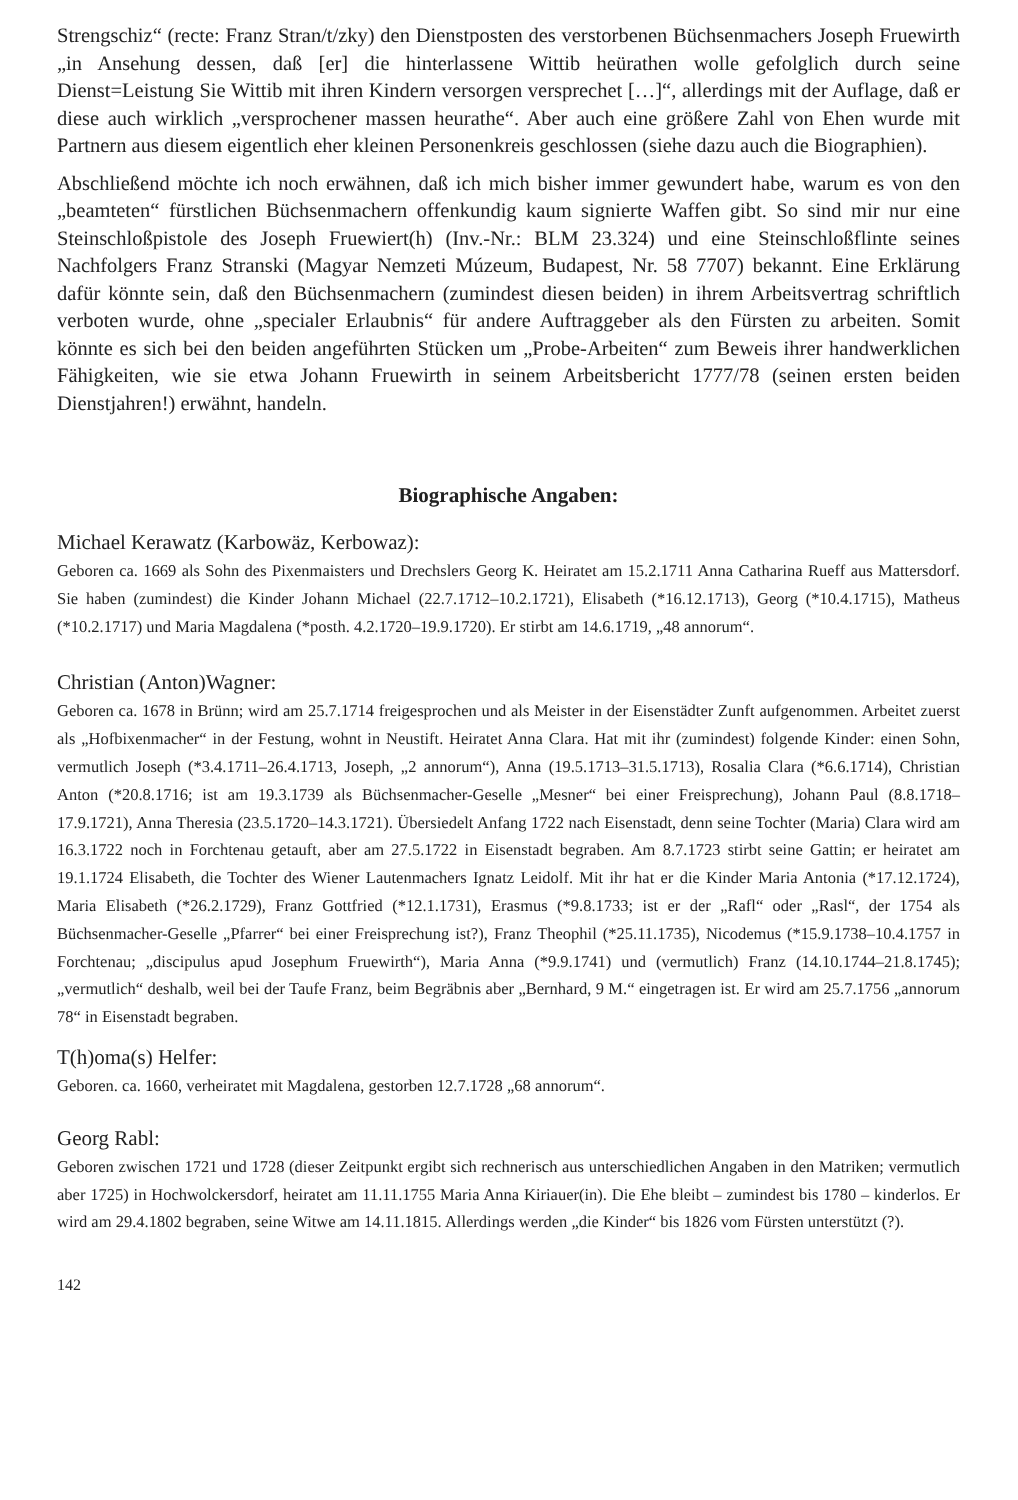Strengschiz“ (recte: Franz Stran/t/zky) den Dienstposten des verstorbenen Büchsenmachers Joseph Fruewirth „in Ansehung dessen, daß [er] die hinterlassene Wittib heürathen wolle gefolglich durch seine Dienst=Leistung Sie Wittib mit ihren Kindern versorgen versprechet […]“, allerdings mit der Auflage, daß er diese auch wirklich „versprochener massen heurathe“. Aber auch eine größere Zahl von Ehen wurde mit Partnern aus diesem eigentlich eher kleinen Personenkreis geschlossen (siehe dazu auch die Biographien).
Abschließend möchte ich noch erwähnen, daß ich mich bisher immer gewundert habe, warum es von den „beamteten“ fürstlichen Büchsenmachern offenkundig kaum signierte Waffen gibt. So sind mir nur eine Steinschloßpistole des Joseph Fruewiert(h) (Inv.-Nr.: BLM 23.324) und eine Steinschloßflinte seines Nachfolgers Franz Stranski (Magyar Nemzeti Múzeum, Budapest, Nr. 58 7707) bekannt. Eine Erklärung dafür könnte sein, daß den Büchsenmachern (zumindest diesen beiden) in ihrem Arbeitsvertrag schriftlich verboten wurde, ohne „specialer Erlaubnis“ für andere Auftraggeber als den Fürsten zu arbeiten. Somit könnte es sich bei den beiden angeführten Stücken um „Probe-Arbeiten“ zum Beweis ihrer handwerklichen Fähigkeiten, wie sie etwa Johann Fruewirth in seinem Arbeitsbericht 1777/78 (seinen ersten beiden Dienstjahren!) erwähnt, handeln.
Biographische Angaben:
Michael Kerawatz (Karbowäz, Kerbowaz):
Geboren ca. 1669 als Sohn des Pixenmaisters und Drechslers Georg K. Heiratet am 15.2.1711 Anna Catharina Rueff aus Mattersdorf. Sie haben (zumindest) die Kinder Johann Michael (22.7.1712–10.2.1721), Elisabeth (*16.12.1713), Georg (*10.4.1715), Matheus (*10.2.1717) und Maria Magdalena (*posth. 4.2.1720–19.9.1720). Er stirbt am 14.6.1719, „48 annorum“.
Christian (Anton)Wagner:
Geboren ca. 1678 in Brünn; wird am 25.7.1714 freigesprochen und als Meister in der Eisenstädter Zunft aufgenommen. Arbeitet zuerst als „Hofbixenmacher“ in der Festung, wohnt in Neustift. Heiratet Anna Clara. Hat mit ihr (zumindest) folgende Kinder: einen Sohn, vermutlich Joseph (*3.4.1711–26.4.1713, Joseph, „2 annorum“), Anna (19.5.1713–31.5.1713), Rosalia Clara (*6.6.1714), Christian Anton (*20.8.1716; ist am 19.3.1739 als Büchsenmacher-Geselle „Mesner“ bei einer Freisprechung), Johann Paul (8.8.1718–17.9.1721), Anna Theresia (23.5.1720–14.3.1721). Übersiedelt Anfang 1722 nach Eisenstadt, denn seine Tochter (Maria) Clara wird am 16.3.1722 noch in Forchtenau getauft, aber am 27.5.1722 in Eisenstadt begraben. Am 8.7.1723 stirbt seine Gattin; er heiratet am 19.1.1724 Elisabeth, die Tochter des Wiener Lautenmachers Ignatz Leidolf. Mit ihr hat er die Kinder Maria Antonia (*17.12.1724), Maria Elisabeth (*26.2.1729), Franz Gottfried (*12.1.1731), Erasmus (*9.8.1733; ist er der „Rafl“ oder „Rasl“, der 1754 als Büchsenmacher-Geselle „Pfarrer“ bei einer Freisprechung ist?), Franz Theophil (*25.11.1735), Nicodemus (*15.9.1738–10.4.1757 in Forchtenau; „discipulus apud Josephum Fruewirth“), Maria Anna (*9.9.1741) und (vermutlich) Franz (14.10.1744–21.8.1745); „vermutlich“ deshalb, weil bei der Taufe Franz, beim Begräbnis aber „Bernhard, 9 M.“ eingetragen ist. Er wird am 25.7.1756 „annorum 78“ in Eisenstadt begraben.
T(h)oma(s) Helfer:
Geboren. ca. 1660, verheiratet mit Magdalena, gestorben 12.7.1728 „68 annorum“.
Georg Rabl:
Geboren zwischen 1721 und 1728 (dieser Zeitpunkt ergibt sich rechnerisch aus unterschiedlichen Angaben in den Matriken; vermutlich aber 1725) in Hochwolckersdorf, heiratet am 11.11.1755 Maria Anna Kiriauer(in). Die Ehe bleibt – zumindest bis 1780 – kinderlos. Er wird am 29.4.1802 begraben, seine Witwe am 14.11.1815. Allerdings werden „die Kinder“ bis 1826 vom Fürsten unterstützt (?).
142